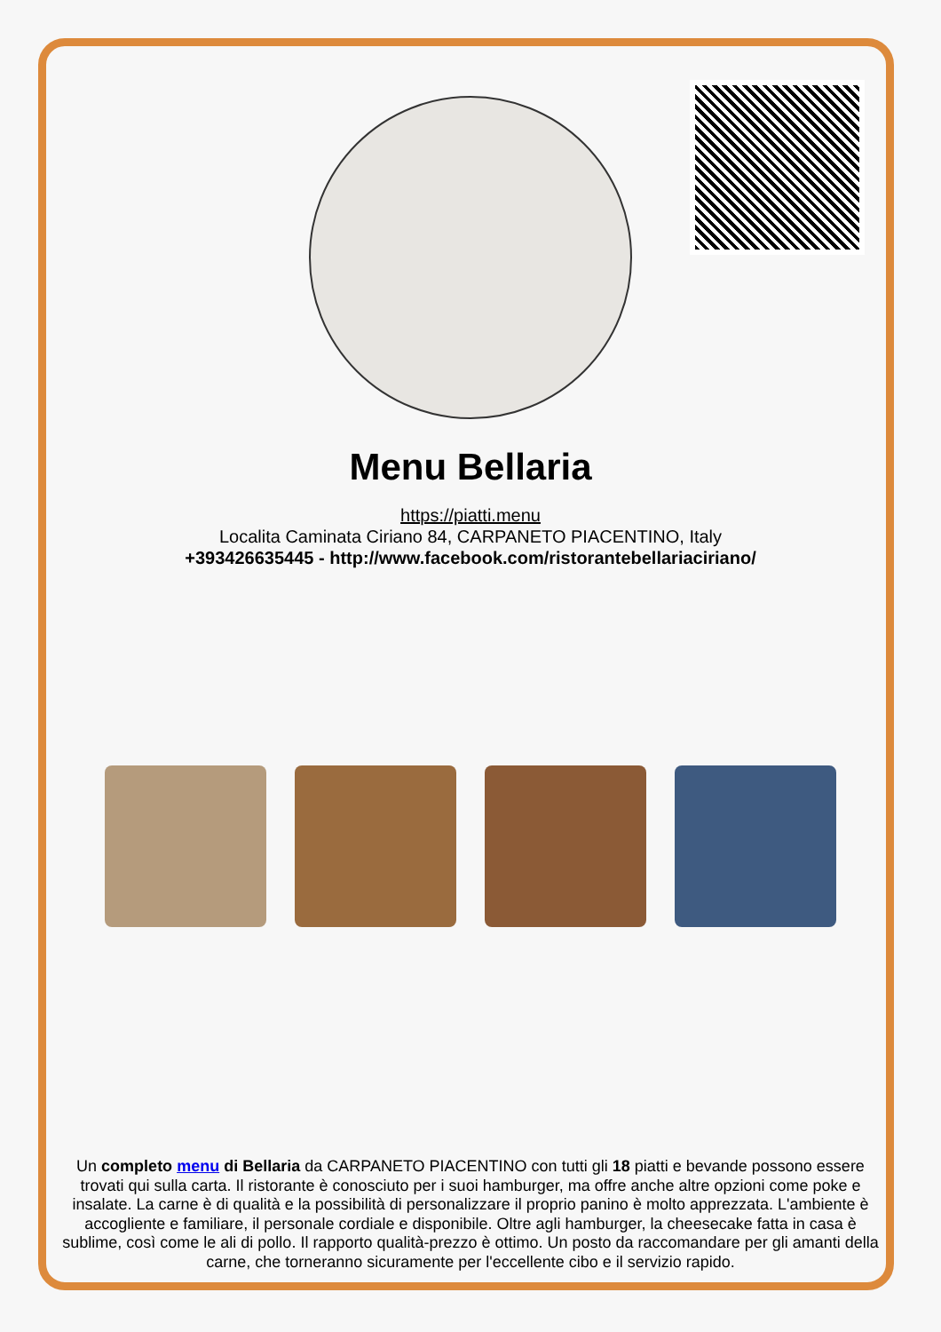Menu Bellaria
https://piatti.menu
Localita Caminata Ciriano 84, CARPANETO PIACENTINO, Italy
+393426635445 - http://www.facebook.com/ristorantebellariaciriano/
Un completo menu di Bellaria da CARPANETO PIACENTINO con tutti gli 18 piatti e bevande possono essere trovati qui sulla carta. Il ristorante è conosciuto per i suoi hamburger, ma offre anche altre opzioni come poke e insalate. La carne è di qualità e la possibilità di personalizzare il proprio panino è molto apprezzata. L'ambiente è accogliente e familiare, il personale cordiale e disponibile. Oltre agli hamburger, la cheesecake fatta in casa è sublime, così come le ali di pollo. Il rapporto qualità-prezzo è ottimo. Un posto da raccomandare per gli amanti della carne, che torneranno sicuramente per l'eccellente cibo e il servizio rapido.